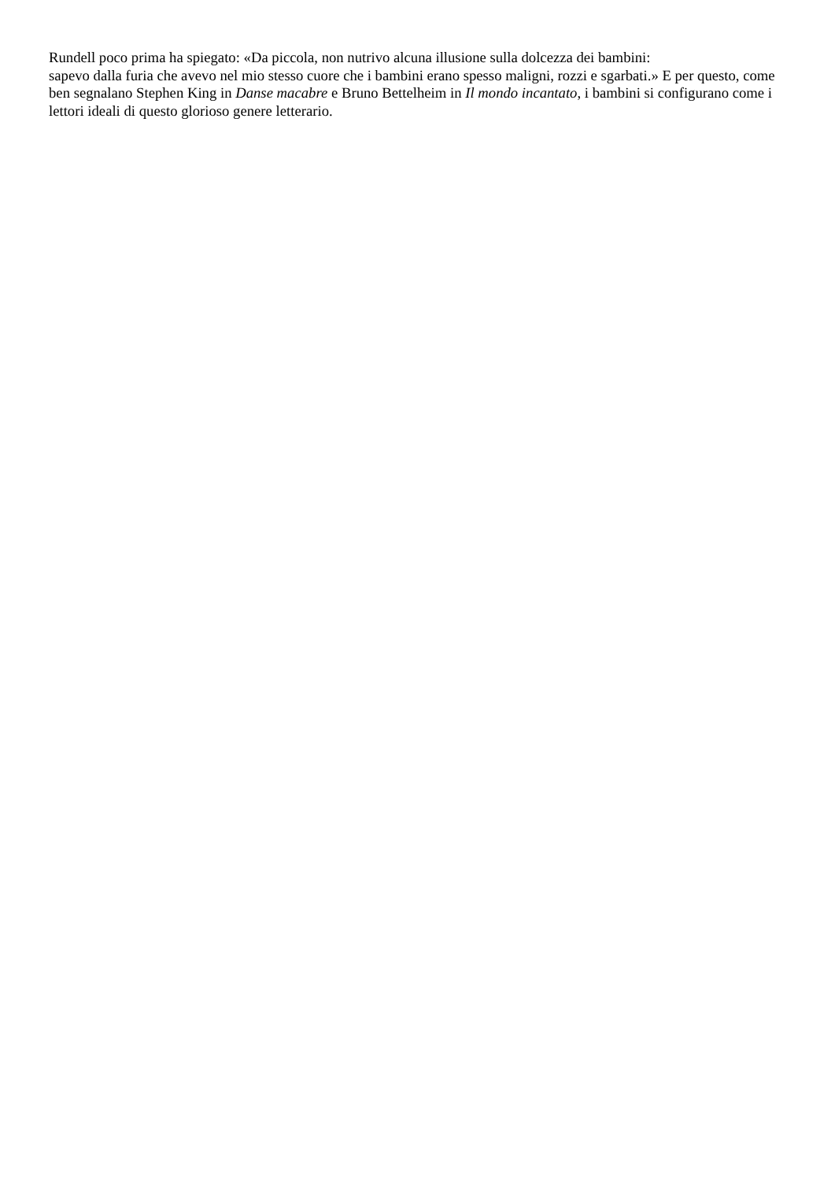Rundell poco prima ha spiegato: «Da piccola, non nutrivo alcuna illusione sulla dolcezza dei bambini:
sapevo dalla furia che avevo nel mio stesso cuore che i bambini erano spesso maligni, rozzi e sgarbati.» E per questo, come ben segnalano Stephen King in Danse macabre e Bruno Bettelheim in Il mondo incantato, i bambini si configurano come i lettori ideali di questo glorioso genere letterario.